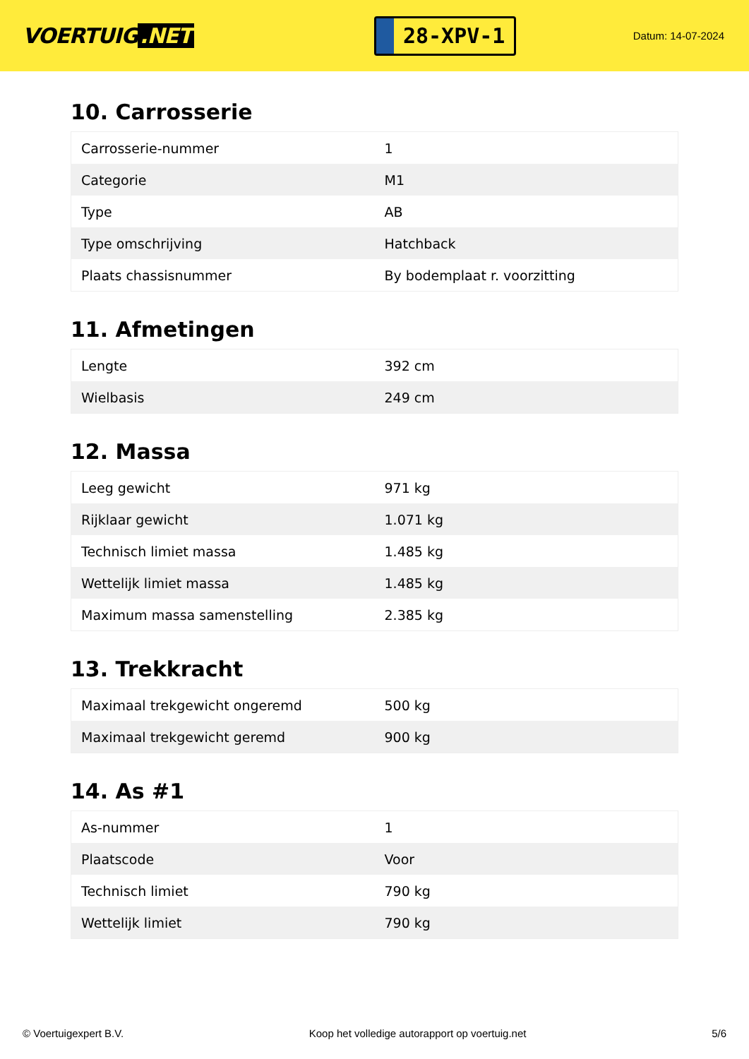VOERTUIG.NET
28-XPV-1
Datum: 14-07-2024
10. Carrosserie
| Carrosserie-nummer | 1 |
| Categorie | M1 |
| Type | AB |
| Type omschrijving | Hatchback |
| Plaats chassisnummer | By bodemplaat r. voorzitting |
11. Afmetingen
| Lengte | 392 cm |
| Wielbasis | 249 cm |
12. Massa
| Leeg gewicht | 971 kg |
| Rijklaar gewicht | 1.071 kg |
| Technisch limiet massa | 1.485 kg |
| Wettelijk limiet massa | 1.485 kg |
| Maximum massa samenstelling | 2.385 kg |
13. Trekkracht
| Maximaal trekgewicht ongeremd | 500 kg |
| Maximaal trekgewicht geremd | 900 kg |
14. As #1
| As-nummer | 1 |
| Plaatscode | Voor |
| Technisch limiet | 790 kg |
| Wettelijk limiet | 790 kg |
© Voertuigexpert B.V. Koop het volledige autorapport op voertuig.net 5/6